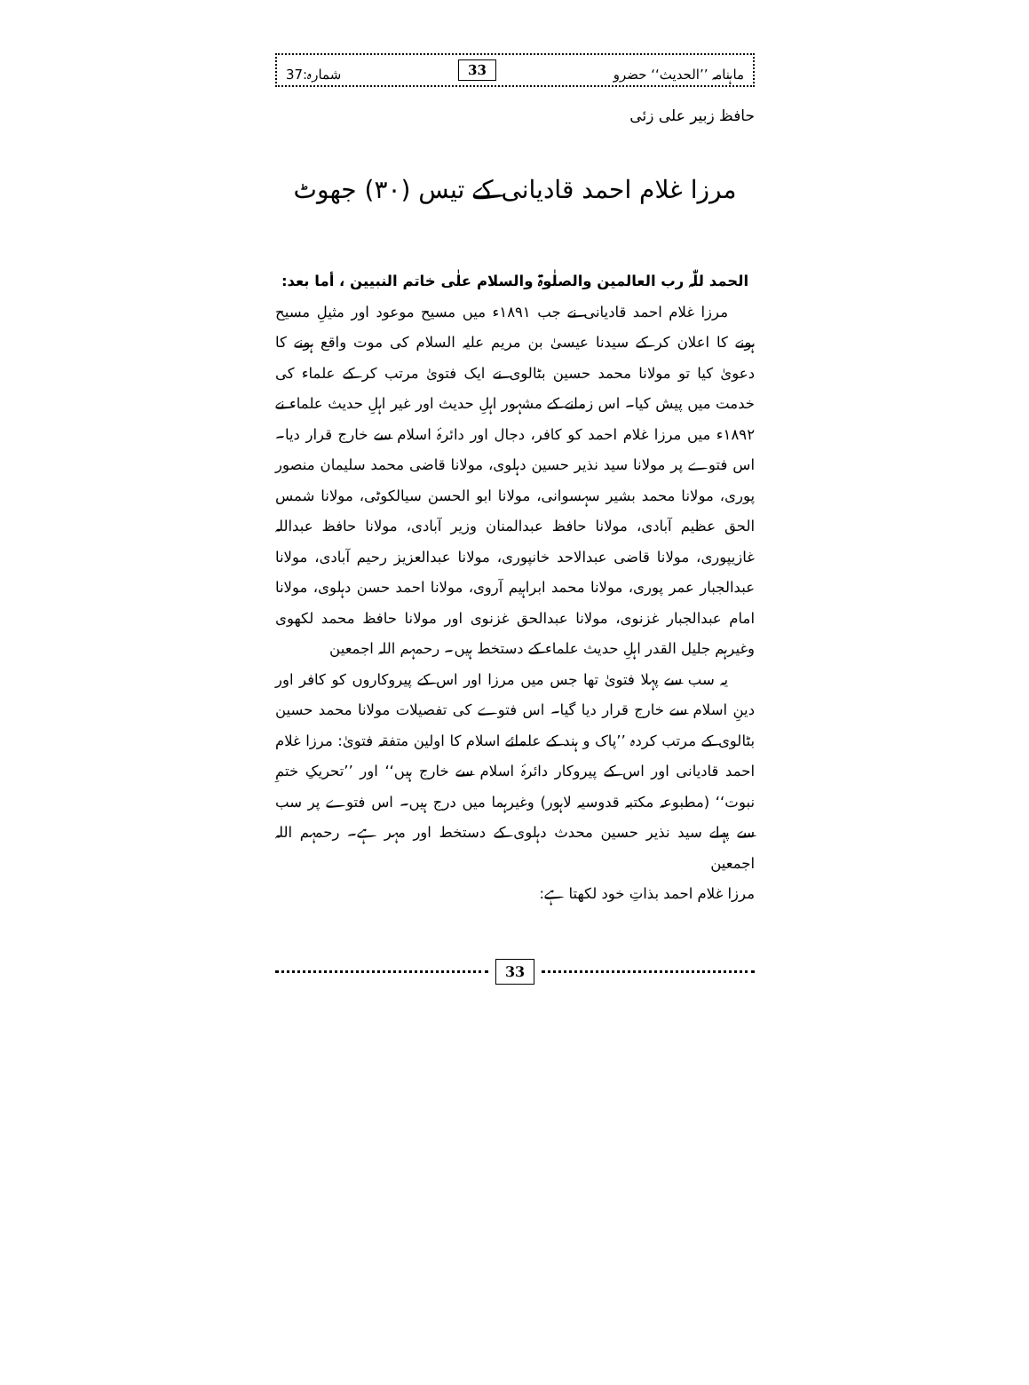ماہنامہ ’’الحدیث‘‘ حضرو 33 شمارہ:37
حافظ زبیر علی زئی
مرزا غلام احمد قادیانی کے تیس (۳۰) جھوٹ
الحمد للّٰہ رب العالمین والصلٰوۃ والسلام علٰی خاتم النبیین ، أما بعد:
مرزا غلام احمد قادیانی نے جب ۱۸۹۱ء میں مسیح موعود اور مثیلِ مسیح ہونے کا اعلان کر کے سیدنا عیسیٰ بن مریم علیہ السلام کی موت واقع ہونے کا دعویٰ کیا تو مولانا محمد حسین بٹالوی نے ایک فتویٰ مرتب کر کے علماء کی خدمت میں پیش کیا۔ اس زمانے کے مشہور اہلِ حدیث اور غیر اہلِ حدیث علماء نے ۱۸۹۲ء میں مرزا غلام احمد کو کافر، دجال اور دائرۂ اسلام سے خارج قرار دیا۔ اس فتوے پر مولانا سید نذیر حسین دہلوی، مولانا قاضی محمد سلیمان منصور پوری، مولانا محمد بشیر سہسوانی، مولانا ابو الحسن سیالکوٹی، مولانا شمس الحق عظیم آبادی، مولانا حافظ عبدالمنان وزیر آبادی، مولانا حافظ عبداللہ غازیپوری، مولانا قاضی عبدالاحد خانپوری، مولانا عبدالعزیز رحیم آبادی، مولانا عبدالجبار عمر پوری، مولانا محمد ابراہیم آروی، مولانا احمد حسن دہلوی، مولانا امام عبدالجبار غزنوی، مولانا عبدالحق غزنوی اور مولانا حافظ محمد لکھوی وغیرہم جلیل القدر اہلِ حدیث علماء کے دستخط ہیں۔ رحمہم اللہ اجمعین
یہ سب سے پہلا فتویٰ تھا جس میں مرزا اور اس کے پیروکاروں کو کافر اور دینِ اسلام سے خارج قرار دیا گیا۔ اس فتوے کی تفصیلات مولانا محمد حسین بٹالوی کے مرتب کردہ ’’پاک و ہند کے علمائے اسلام کا اولین متفقہ فتویٰ: مرزا غلام احمد قادیانی اور اس کے پیروکار دائرۂ اسلام سے خارج ہیں‘‘ اور ’’تحریکِ ختمِ نبوت‘‘ (مطبوعہ مکتبہ قدوسیہ لاہور) وغیرہما میں درج ہیں۔ اس فتوے پر سب سے پہلے سید نذیر حسین محدث دہلوی کے دستخط اور مہر ہے۔ رحمہم اللہ اجمعین
مرزا غلام احمد بذاتِ خود لکھتا ہے:
33